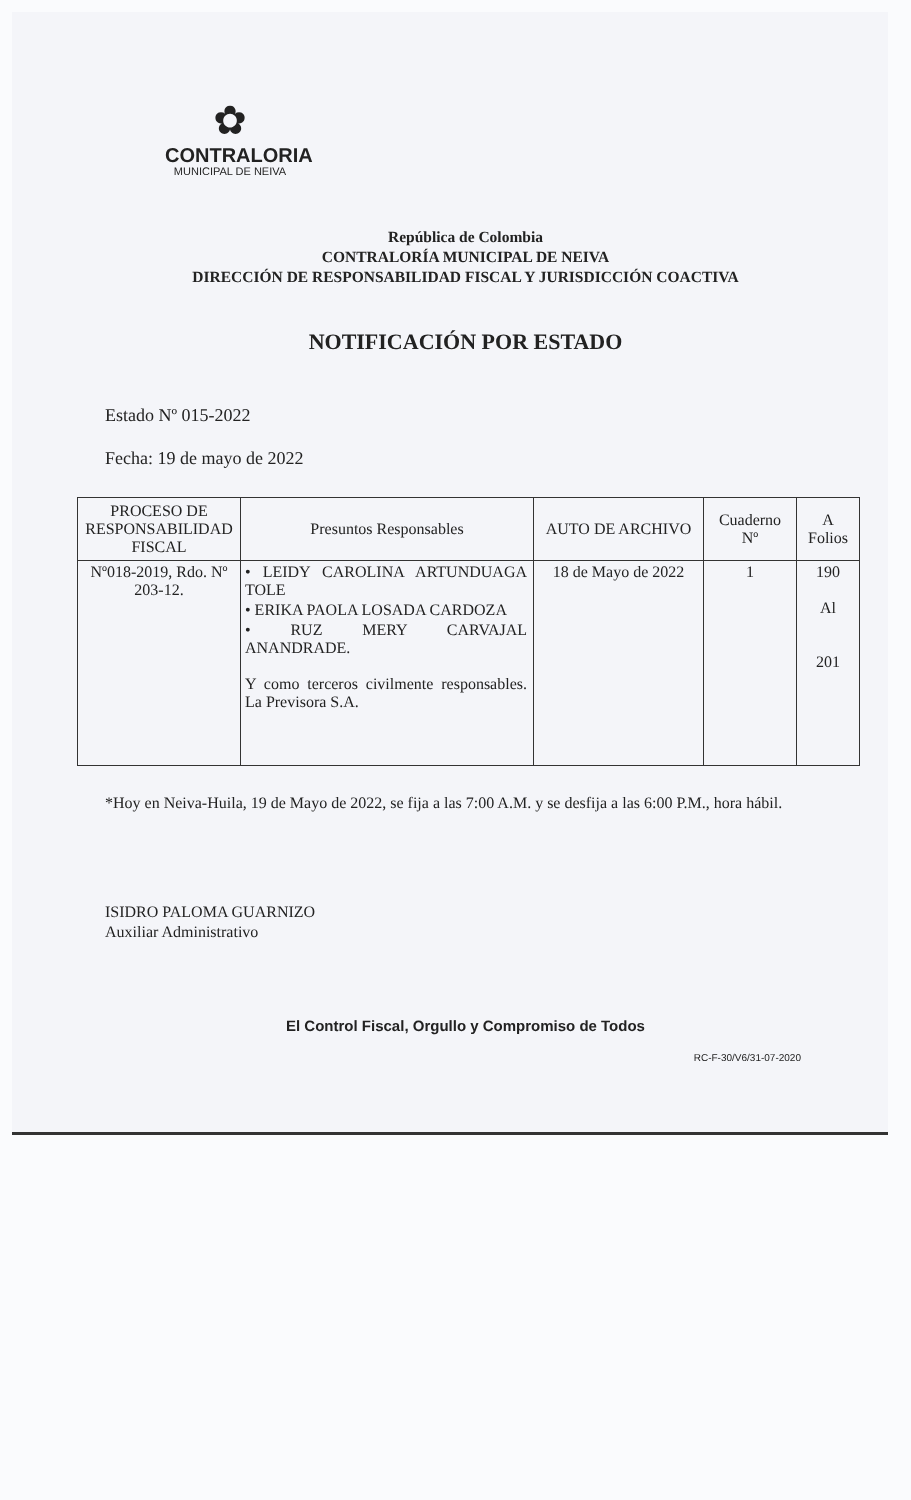✿
CONTRALORIA
MUNICIPAL DE NEIVA
República de Colombia
CONTRALORÍA MUNICIPAL DE NEIVA
DIRECCIÓN DE RESPONSABILIDAD FISCAL Y JURISDICCIÓN COACTIVA
NOTIFICACIÓN POR ESTADO
Estado Nº 015-2022
Fecha: 19 de mayo de 2022
| PROCESO DE RESPONSABILIDAD FISCAL | Presuntos Responsables | AUTO DE ARCHIVO | Cuaderno Nº | A Folios |
| --- | --- | --- | --- | --- |
| Nº018-2019, Rdo. Nº 203-12. | • LEIDY CAROLINA ARTUNDUAGA TOLE • ERIKA PAOLA LOSADA CARDOZA • RUZ MERY CARVAJAL ANANDRADE. Y como terceros civilmente responsables. La Previsora S.A. | 18 de Mayo de 2022 | 1 | 190 Al 201 |
*Hoy en Neiva-Huila, 19 de Mayo de 2022, se fija a las 7:00 A.M. y se desfija a las 6:00 P.M., hora hábil.
ISIDRO PALOMA GUARNIZO
Auxiliar Administrativo
El Control Fiscal, Orgullo y Compromiso de Todos
RC-F-30/V6/31-07-2020